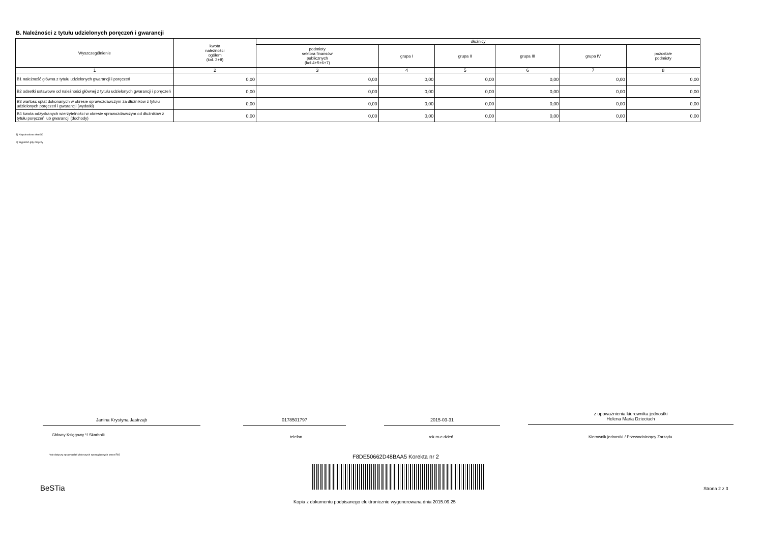B. Należności z tytułu udzielonych poręczeń i gwarancji
| Wyszczególnienie | kwota należności ogółem (kol. 3+8) | dłużnicy | | | | | |
| --- | --- | --- | --- | --- | --- | --- | --- |
| | | podmioty sektora finansów publicznych (kol.4+5+6+7) | grupa I | grupa II | grupa III | grupa IV | pozostałe podmioty |
| 1 | 2 | 3 | 4 | 5 | 6 | 7 | 8 |
| B1 należność główna z tytułu udzielonych gwarancji i poręczeń | 0,00 | 0,00 | 0,00 | 0,00 | 0,00 | 0,00 | 0,00 |
| B2 odsetki ustawowe od należności głównej z tytułu udzielonych gwarancji i poręczeń | 0,00 | 0,00 | 0,00 | 0,00 | 0,00 | 0,00 | 0,00 |
| B3 wartość spłat dokonanych w okresie sprawozdawczym za dłużników z tytułu udzielonych poręczeń i gwarancji (wydatki) | 0,00 | 0,00 | 0,00 | 0,00 | 0,00 | 0,00 | 0,00 |
| B4 kwota odzyskanych wierzytelności w okresie sprawozdawczym od dłużników z tytułu poręczeń lub gwarancji (dochody) | 0,00 | 0,00 | 0,00 | 0,00 | 0,00 | 0,00 | 0,00 |
1) Niepotrzebne skreślić
2) Wypełnić gdy dotyczy
Janina Krystyna Jastrząb 0178501797 2015-03-31
z upoważnienia kierownika jednostki
Helena Maria Dzieciuch
Główny Księgowy */ Skarbnik telefon rok m-c dzień
Kierownik jednostki / Przewodniczący Zarządu
*nie dotyczy sprawozdań zbiorczych sporządzonych przez RIO
F8DE50662D48BAA5 Korekta nr 2
BeSTia Strona 2 z 3
Kopia z dokumentu podpisanego elektronicznie wygenerowana dnia 2015.09.25